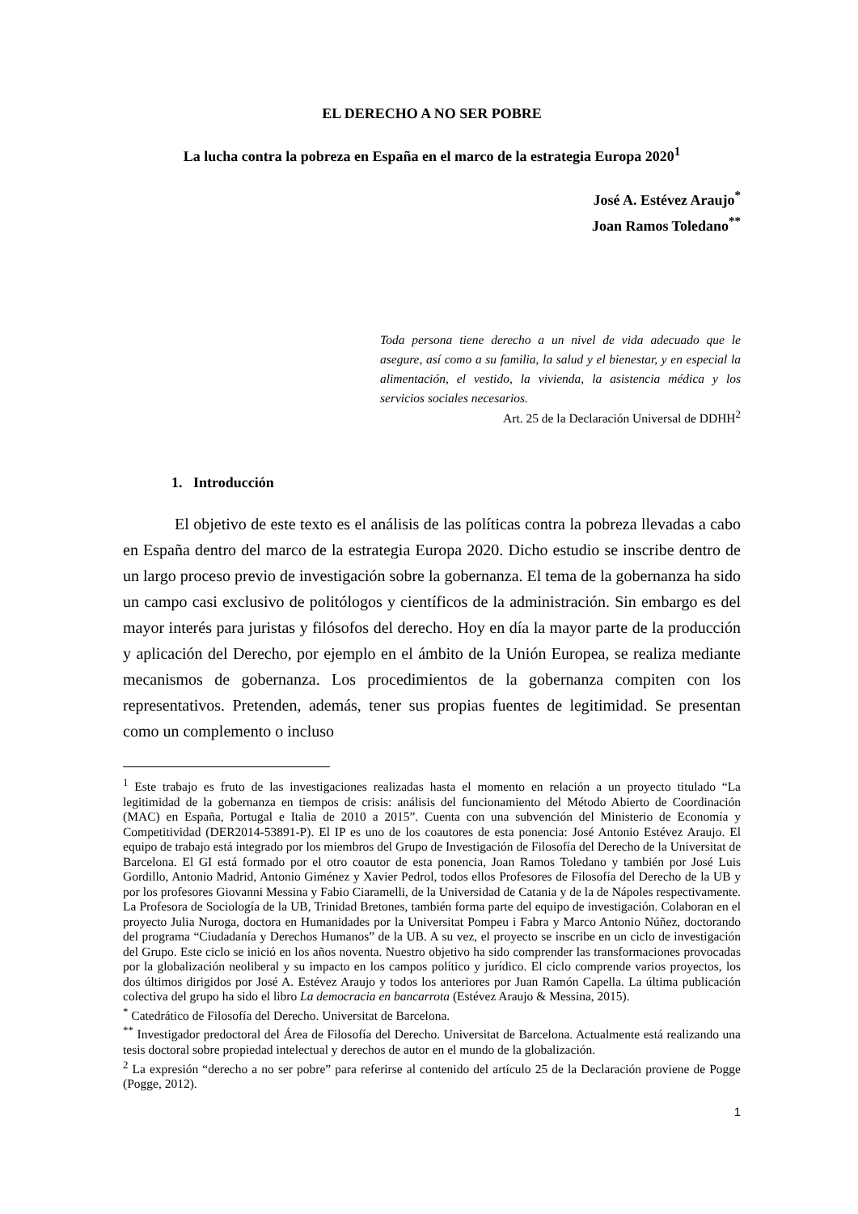EL DERECHO A NO SER POBRE
La lucha contra la pobreza en España en el marco de la estrategia Europa 2020<sup>1</sup>
José A. Estévez Araujo<sup>*</sup>
Joan Ramos Toledano<sup>**</sup>
Toda persona tiene derecho a un nivel de vida adecuado que le asegure, así como a su familia, la salud y el bienestar, y en especial la alimentación, el vestido, la vivienda, la asistencia médica y los servicios sociales necesarios.
Art. 25 de la Declaración Universal de DDHH<sup>2</sup>
1. Introducción
El objetivo de este texto es el análisis de las políticas contra la pobreza llevadas a cabo en España dentro del marco de la estrategia Europa 2020. Dicho estudio se inscribe dentro de un largo proceso previo de investigación sobre la gobernanza. El tema de la gobernanza ha sido un campo casi exclusivo de politólogos y científicos de la administración. Sin embargo es del mayor interés para juristas y filósofos del derecho. Hoy en día la mayor parte de la producción y aplicación del Derecho, por ejemplo en el ámbito de la Unión Europea, se realiza mediante mecanismos de gobernanza. Los procedimientos de la gobernanza compiten con los representativos. Pretenden, además, tener sus propias fuentes de legitimidad. Se presentan como un complemento o incluso
<sup>1</sup> Este trabajo es fruto de las investigaciones realizadas hasta el momento en relación a un proyecto titulado “La legitimidad de la gobernanza en tiempos de crisis: análisis del funcionamiento del Método Abierto de Coordinación (MAC) en España, Portugal e Italia de 2010 a 2015”. Cuenta con una subvención del Ministerio de Economía y Competitividad (DER2014-53891-P). El IP es uno de los coautores de esta ponencia: José Antonio Estévez Araujo. El equipo de trabajo está integrado por los miembros del Grupo de Investigación de Filosofía del Derecho de la Universitat de Barcelona. El GI está formado por el otro coautor de esta ponencia, Joan Ramos Toledano y también por José Luis Gordillo, Antonio Madrid, Antonio Giménez y Xavier Pedrol, todos ellos Profesores de Filosofía del Derecho de la UB y por los profesores Giovanni Messina y Fabio Ciaramelli, de la Universidad de Catania y de la de Nápoles respectivamente. La Profesora de Sociología de la UB, Trinidad Bretones, también forma parte del equipo de investigación. Colaboran en el proyecto Julia Nuroga, doctora en Humanidades por la Universitat Pompeu i Fabra y Marco Antonio Núñez, doctorando del programa “Ciudadanía y Derechos Humanos” de la UB. A su vez, el proyecto se inscribe en un ciclo de investigación del Grupo. Este ciclo se inició en los años noventa. Nuestro objetivo ha sido comprender las transformaciones provocadas por la globalización neoliberal y su impacto en los campos político y jurídico. El ciclo comprende varios proyectos, los dos últimos dirigidos por José A. Estévez Araujo y todos los anteriores por Juan Ramón Capella. La última publicación colectiva del grupo ha sido el libro La democracia en bancarrota (Estévez Araujo & Messina, 2015).
<sup>*</sup> Catedrático de Filosofía del Derecho. Universitat de Barcelona.
<sup>**</sup> Investigador predoctoral del Área de Filosofía del Derecho. Universitat de Barcelona. Actualmente está realizando una tesis doctoral sobre propiedad intelectual y derechos de autor en el mundo de la globalización.
<sup>2</sup> La expresión “derecho a no ser pobre” para referirse al contenido del artículo 25 de la Declaración proviene de Pogge (Pogge, 2012).
1